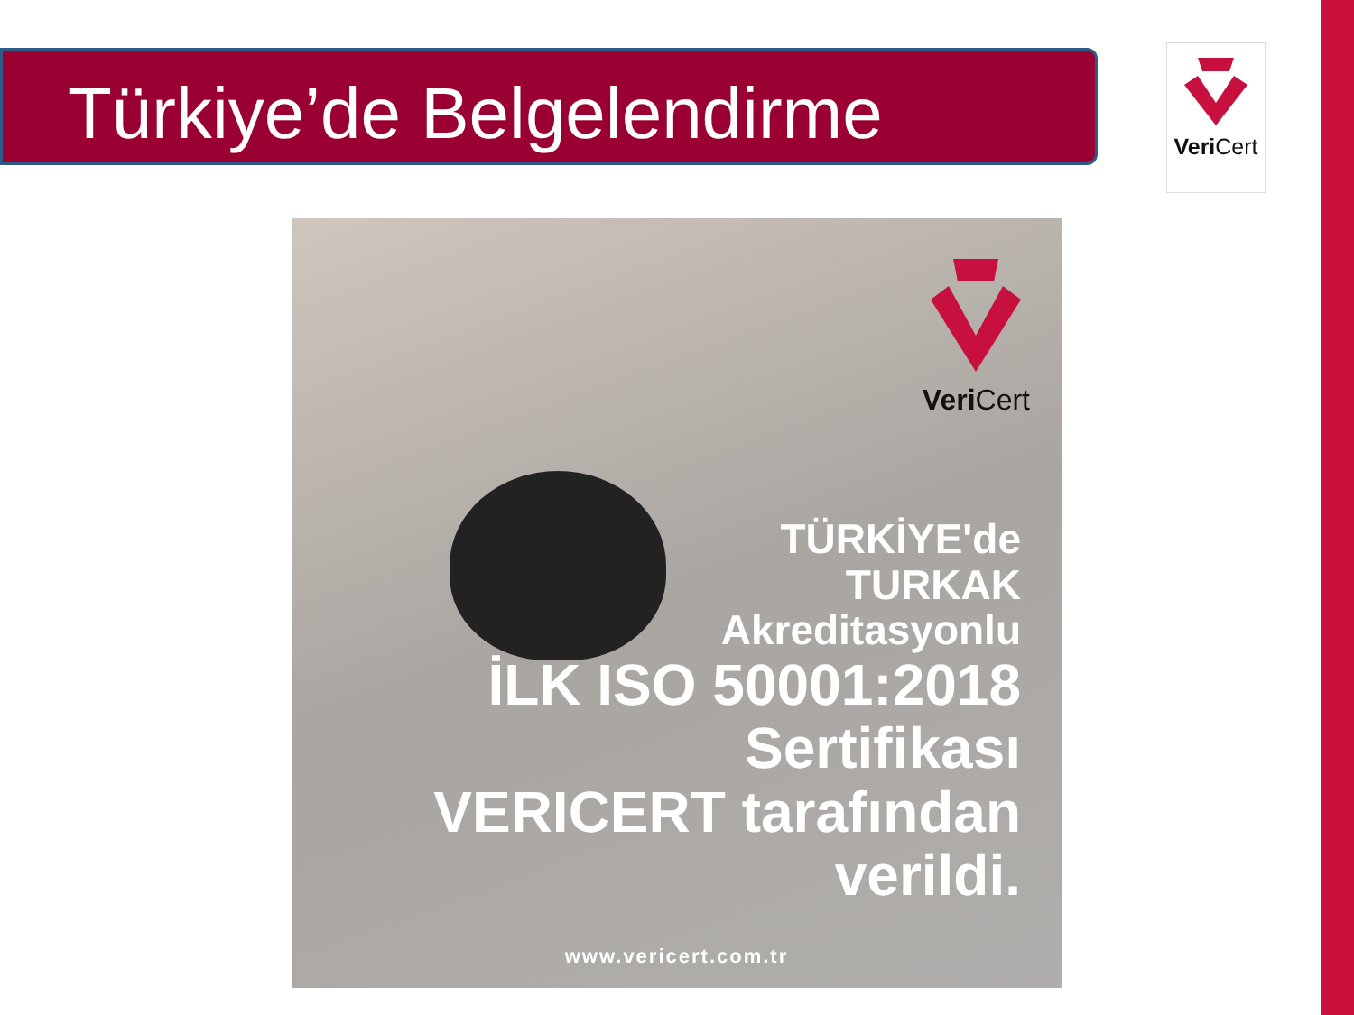Türkiye’de Belgelendirme Veri Cert
Veri Cert
TÜRKİYE'de
TURKAK
Akreditasyonlu
İLK ISO 50001:2018
Sertifikası
VERICERT tarafından
verildi.
www.vericert.com.tr